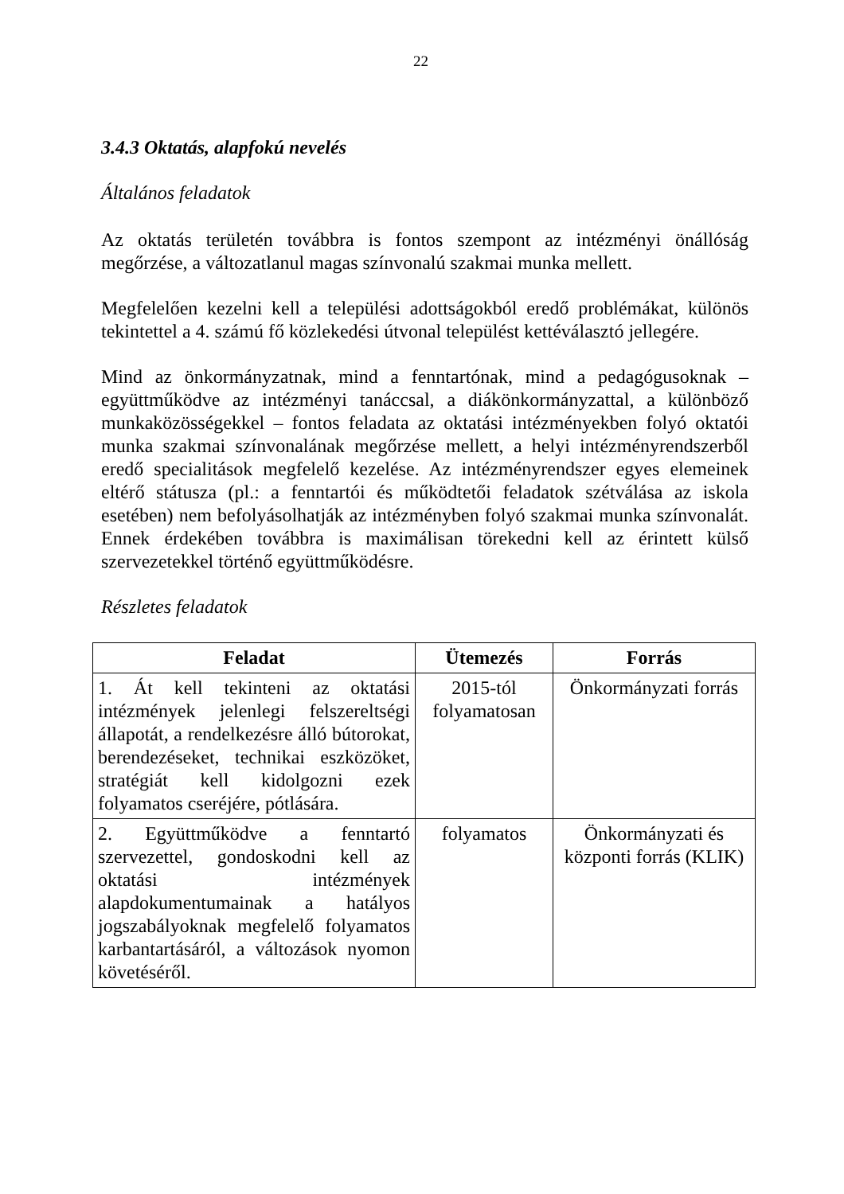22
3.4.3 Oktatás, alapfokú nevelés
Általános feladatok
Az oktatás területén továbbra is fontos szempont az intézményi önállóság megőrzése, a változatlanul magas színvonalú szakmai munka mellett.
Megfelelően kezelni kell a települési adottságokból eredő problémákat, különös tekintettel a 4. számú fő közlekedési útvonal települést kettéválasztó jellegére.
Mind az önkormányzatnak, mind a fenntartónak, mind a pedagógusoknak – együttműködve az intézményi tanáccsal, a diákönkormányzattal, a különböző munkaközösségekkel – fontos feladata az oktatási intézményekben folyó oktatói munka szakmai színvonalának megőrzése mellett, a helyi intézményrendszerből eredő specialitások megfelelő kezelése. Az intézményrendszer egyes elemeinek eltérő státusza (pl.: a fenntartói és működtetői feladatok szétválása az iskola esetében) nem befolyásolhatják az intézményben folyó szakmai munka színvonalát. Ennek érdekében továbbra is maximálisan törekedni kell az érintett külső szervezetekkel történő együttműködésre.
Részletes feladatok
| Feladat | Ütemezés | Forrás |
| --- | --- | --- |
| 1. Át kell tekinteni az oktatási intézmények jelenlegi felszereltségi állapotát, a rendelkezésre álló bútorokat, berendezéseket, technikai eszközöket, stratégiát kell kidolgozni ezek folyamatos cseréjére, pótlására. | 2015-tól folyamatosan | Önkormányzati forrás |
| 2. Együttműködve a fenntartó szervezettel, gondoskodni kell az oktatási intézmények alapdokumentumainak a hatályos jogszabályoknak megfelelő folyamatos karbantartásáról, a változások nyomon követéséről. | folyamatos | Önkormányzati és központi forrás (KLIK) |